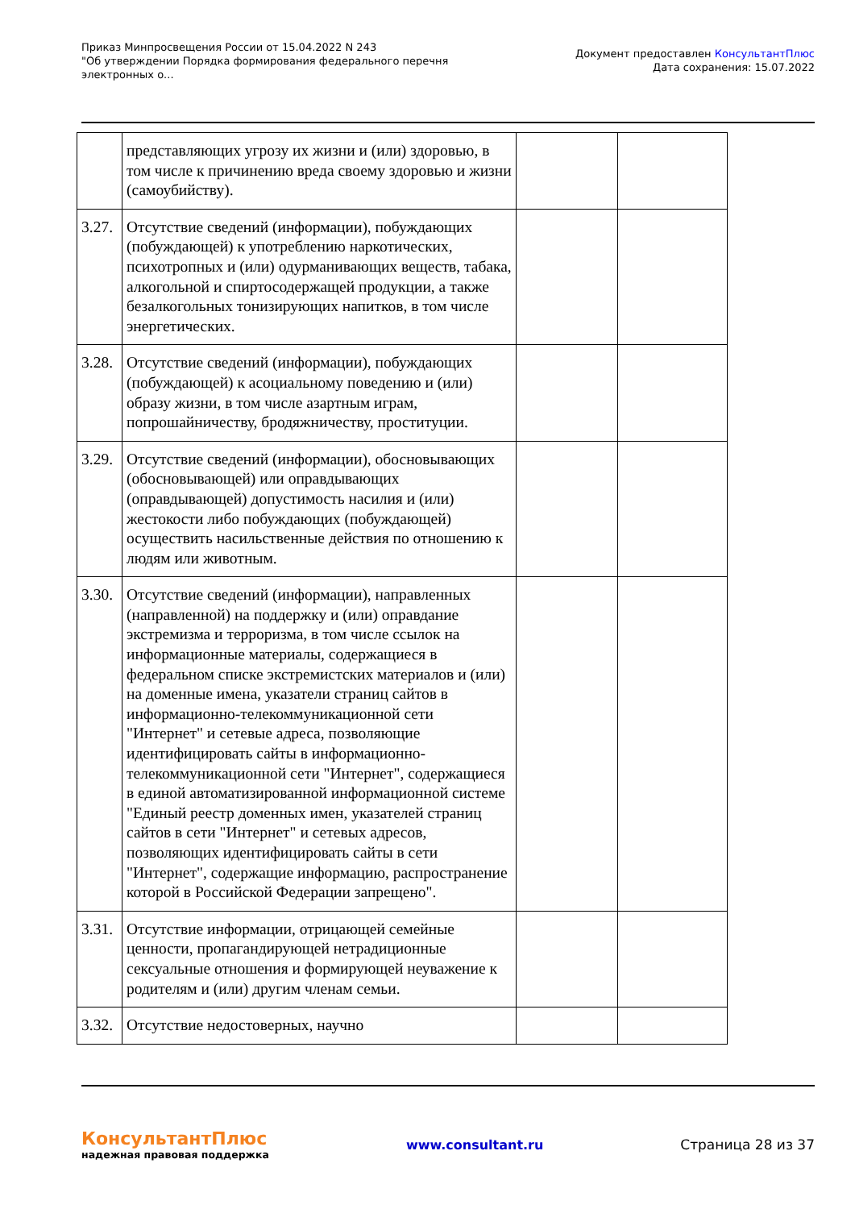Приказ Минпросвещения России от 15.04.2022 N 243
"Об утверждении Порядка формирования федерального перечня
электронных о...
Документ предоставлен КонсультантПлюс
Дата сохранения: 15.07.2022
| | представляющих угрозу их жизни и (или) здоровью, в том числе к причинению вреда своему здоровью и жизни (самоубийству). | | |
| 3.27. | Отсутствие сведений (информации), побуждающих (побуждающей) к употреблению наркотических, психотропных и (или) одурманивающих веществ, табака, алкогольной и спиртосодержащей продукции, а также безалкогольных тонизирующих напитков, в том числе энергетических. | | |
| 3.28. | Отсутствие сведений (информации), побуждающих (побуждающей) к асоциальному поведению и (или) образу жизни, в том числе азартным играм, попрошайничеству, бродяжничеству, проституции. | | |
| 3.29. | Отсутствие сведений (информации), обосновывающих (обосновывающей) или оправдывающих (оправдывающей) допустимость насилия и (или) жестокости либо побуждающих (побуждающей) осуществить насильственные действия по отношению к людям или животным. | | |
| 3.30. | Отсутствие сведений (информации), направленных (направленной) на поддержку и (или) оправдание экстремизма и терроризма, в том числе ссылок на информационные материалы, содержащиеся в федеральном списке экстремистских материалов и (или) на доменные имена, указатели страниц сайтов в информационно-телекоммуникационной сети "Интернет" и сетевые адреса, позволяющие идентифицировать сайты в информационно-телекоммуникационной сети "Интернет", содержащиеся в единой автоматизированной информационной системе "Единый реестр доменных имен, указателей страниц сайтов в сети "Интернет" и сетевых адресов, позволяющих идентифицировать сайты в сети "Интернет", содержащие информацию, распространение которой в Российской Федерации запрещено". | | |
| 3.31. | Отсутствие информации, отрицающей семейные ценности, пропагандирующей нетрадиционные сексуальные отношения и формирующей неуважение к родителям и (или) другим членам семьи. | | |
| 3.32. | Отсутствие недостоверных, научно | | |
КонсультантПлюс
надежная правовая поддержка
www.consultant.ru Страница 28 из 37